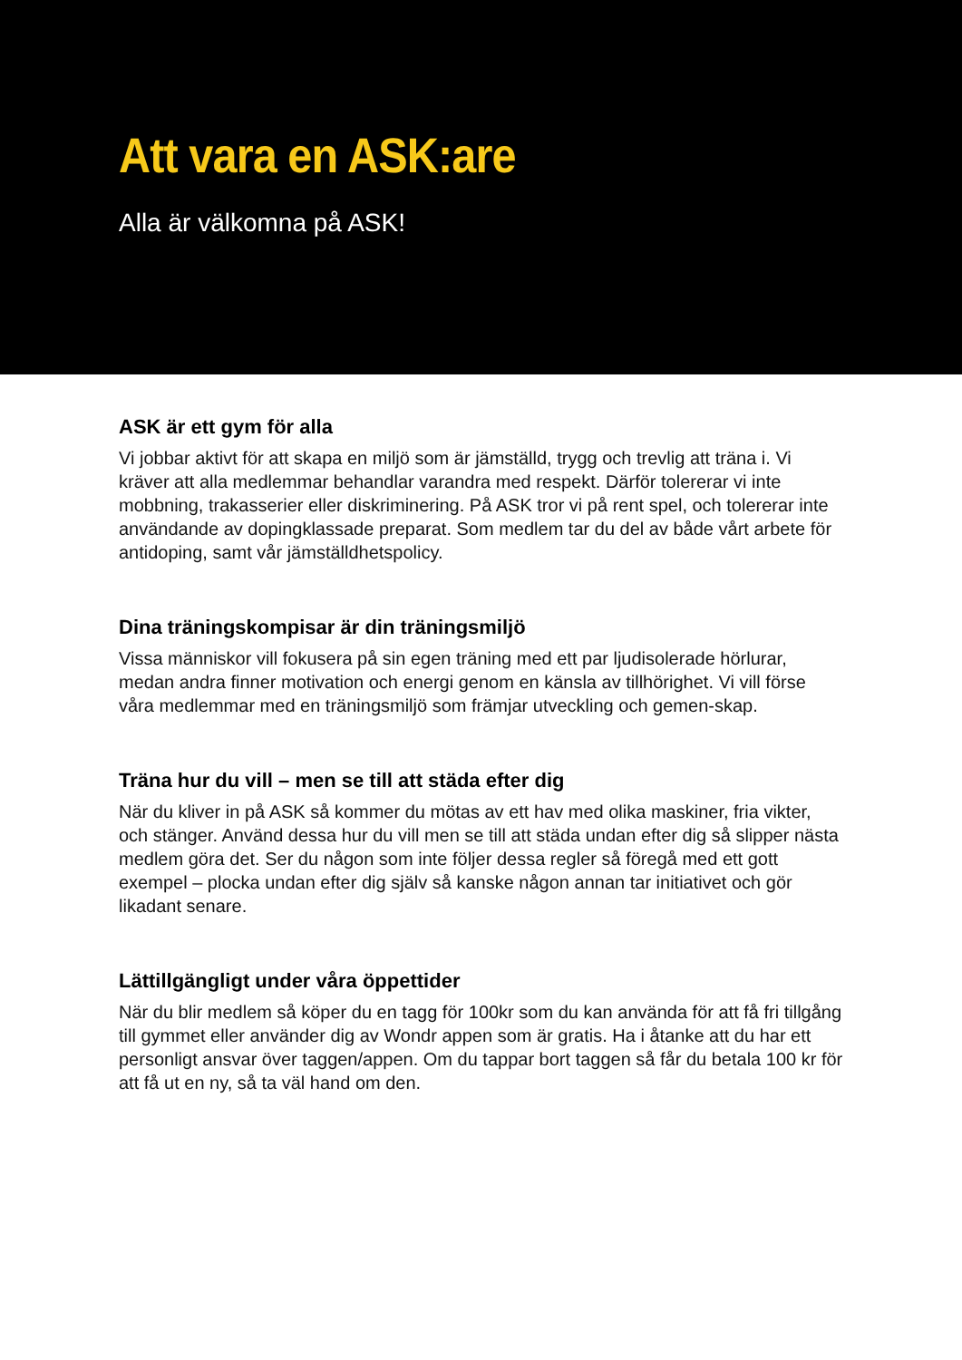Att vara en ASK:are
Alla är välkomna på ASK!
ASK är ett gym för alla
Vi jobbar aktivt för att skapa en miljö som är jämställd, trygg och trevlig att träna i. Vi kräver att alla medlemmar behandlar varandra med respekt. Därför tolererar vi inte mobbning, trakasserier eller diskriminering. På ASK tror vi på rent spel, och tolererar inte användande av dopingklassade preparat. Som medlem tar du del av både vårt arbete för antidoping, samt vår jämställdhetspolicy.
Dina träningskompisar är din träningsmiljö
Vissa människor vill fokusera på sin egen träning med ett par ljudisolerade hörlurar, medan andra finner motivation och energi genom en känsla av tillhörighet. Vi vill förse våra medlemmar med en träningsmiljö som främjar utveckling och gemen-skap.
Träna hur du vill – men se till att städa efter dig
När du kliver in på ASK så kommer du mötas av ett hav med olika maskiner, fria vikter, och stänger. Använd dessa hur du vill men se till att städa undan efter dig så slipper nästa medlem göra det. Ser du någon som inte följer dessa regler så föregå med ett gott exempel – plocka undan efter dig själv så kanske någon annan tar initiativet och gör likadant senare.
Lättillgängligt under våra öppettider
När du blir medlem så köper du en tagg för 100kr som du kan använda för att få fri tillgång till gymmet eller använder dig av Wondr appen som är gratis. Ha i åtanke att du har ett personligt ansvar över taggen/appen. Om du tappar bort taggen så får du betala 100 kr för att få ut en ny, så ta väl hand om den.